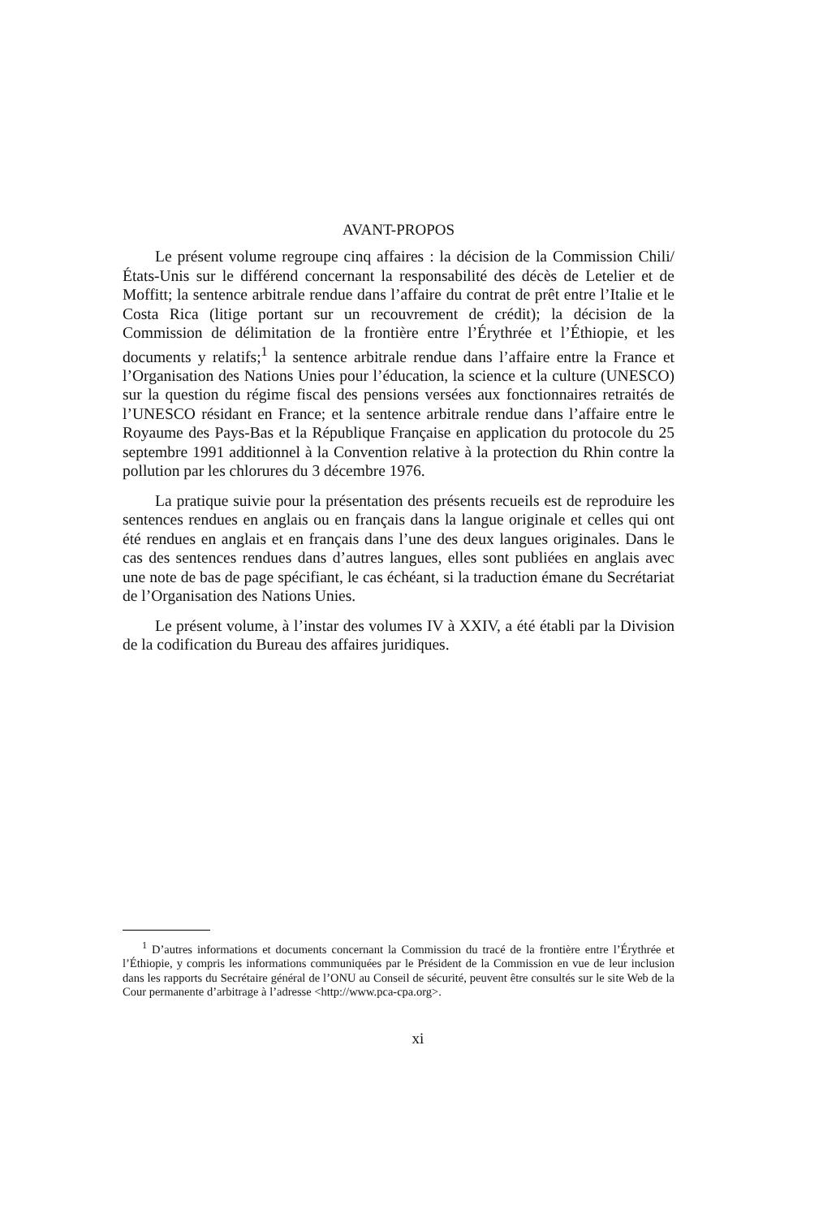AVANT-PROPOS
Le présent volume regroupe cinq affaires : la décision de la Commission Chili/États-Unis sur le différend concernant la responsabilité des décès de Letelier et de Moffitt; la sentence arbitrale rendue dans l’affaire du contrat de prêt entre l’Italie et le Costa Rica (litige portant sur un recouvrement de crédit); la décision de la Commission de délimitation de la frontière entre l’Érythrée et l’Éthiopie, et les documents y relatifs;<sup>1</sup> la sentence arbitrale rendue dans l’affaire entre la France et l’Organisation des Nations Unies pour l’éducation, la science et la culture (UNESCO) sur la question du régime fiscal des pensions versées aux fonctionnaires retraités de l’UNESCO résidant en France; et la sentence arbitrale rendue dans l’affaire entre le Royaume des Pays-Bas et la République Française en application du protocole du 25 septembre 1991 additionnel à la Convention relative à la protection du Rhin contre la pollution par les chlorures du 3 décembre 1976.
La pratique suivie pour la présentation des présents recueils est de reproduire les sentences rendues en anglais ou en français dans la langue originale et celles qui ont été rendues en anglais et en français dans l’une des deux langues originales. Dans le cas des sentences rendues dans d’autres langues, elles sont publiées en anglais avec une note de bas de page spécifiant, le cas échéant, si la traduction émane du Secrétariat de l’Organisation des Nations Unies.
Le présent volume, à l’instar des volumes IV à XXIV, a été établi par la Division de la codification du Bureau des affaires juridiques.
<sup>1</sup> D’autres informations et documents concernant la Commission du tracé de la frontière entre l’Érythrée et l’Éthiopie, y compris les informations communiquées par le Président de la Commission en vue de leur inclusion dans les rapports du Secrétaire général de l’ONU au Conseil de sécurité, peuvent être consultés sur le site Web de la Cour permanente d’arbitrage à l’adresse <http://www.pca-cpa.org>.
xi